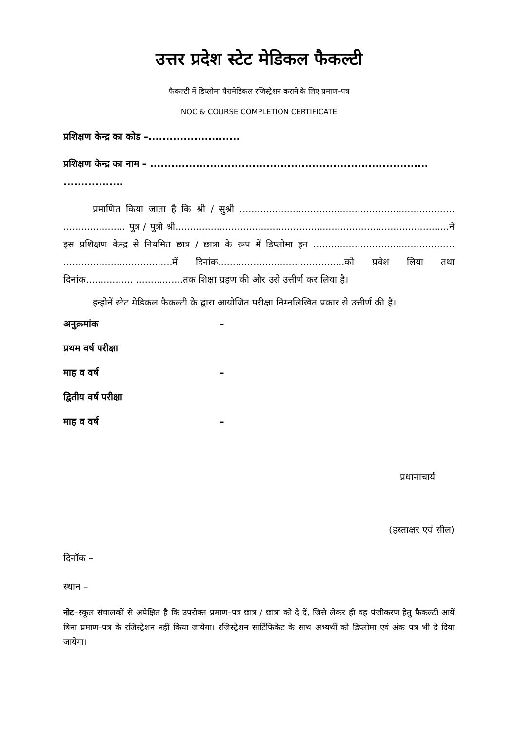उत्तर प्रदेश स्टेट मेडिकल फैकल्टी
फैकल्टी में डिप्लोमा पैरामेडिकल रजिस्ट्रेशन कराने के लिए प्रमाण–पत्र
NOC & COURSE COMPLETION CERTIFICATE
प्रशिक्षण केन्द्र का कोड –..........................
प्रशिक्षण केन्द्र का नाम – ...............................................................................
.................
प्रमाणित किया जाता है कि श्री / सुश्री ......................................................................... ..................... पुत्र / पुत्री श्री.............................................................................................ने इस प्रशिक्षण केन्द्र से नियमित छात्र / छात्रा के रूप में डिप्लोमा इन ................................................ .....................................में दिनांक...........................................को प्रवेश लिया तथा दिनांक................ ................तक शिक्षा ग्रहण की और उसे उत्तीर्ण कर लिया है।
इन्होनें स्टेट मेडिकल फैकल्टी के द्वारा आयोजित परीक्षा निम्नलिखित प्रकार से उत्तीर्ण की है।
अनुक्रमांक –
प्रथम वर्ष परीक्षा
माह व वर्ष –
द्वितीय वर्ष परीक्षा
माह व वर्ष –
प्रधानाचार्य
(हस्ताक्षर एवं सील)
दिनॉक –
स्थान –
नोट–स्कूल संचालकों से अपेक्षित है कि उपरोक्त प्रमाण–पत्र छात्र / छात्रा को दे दें, जिसे लेकर ही वह पंजीकरण हेतु फैकल्टी आयें बिना प्रमाण–पत्र के रजिस्ट्रेशन नहीं किया जायेगा। रजिस्ट्रेशन सार्टिफिकेट के साथ अभ्यर्थी को डिप्लोमा एवं अंक पत्र भी दे दिया जायेगा।